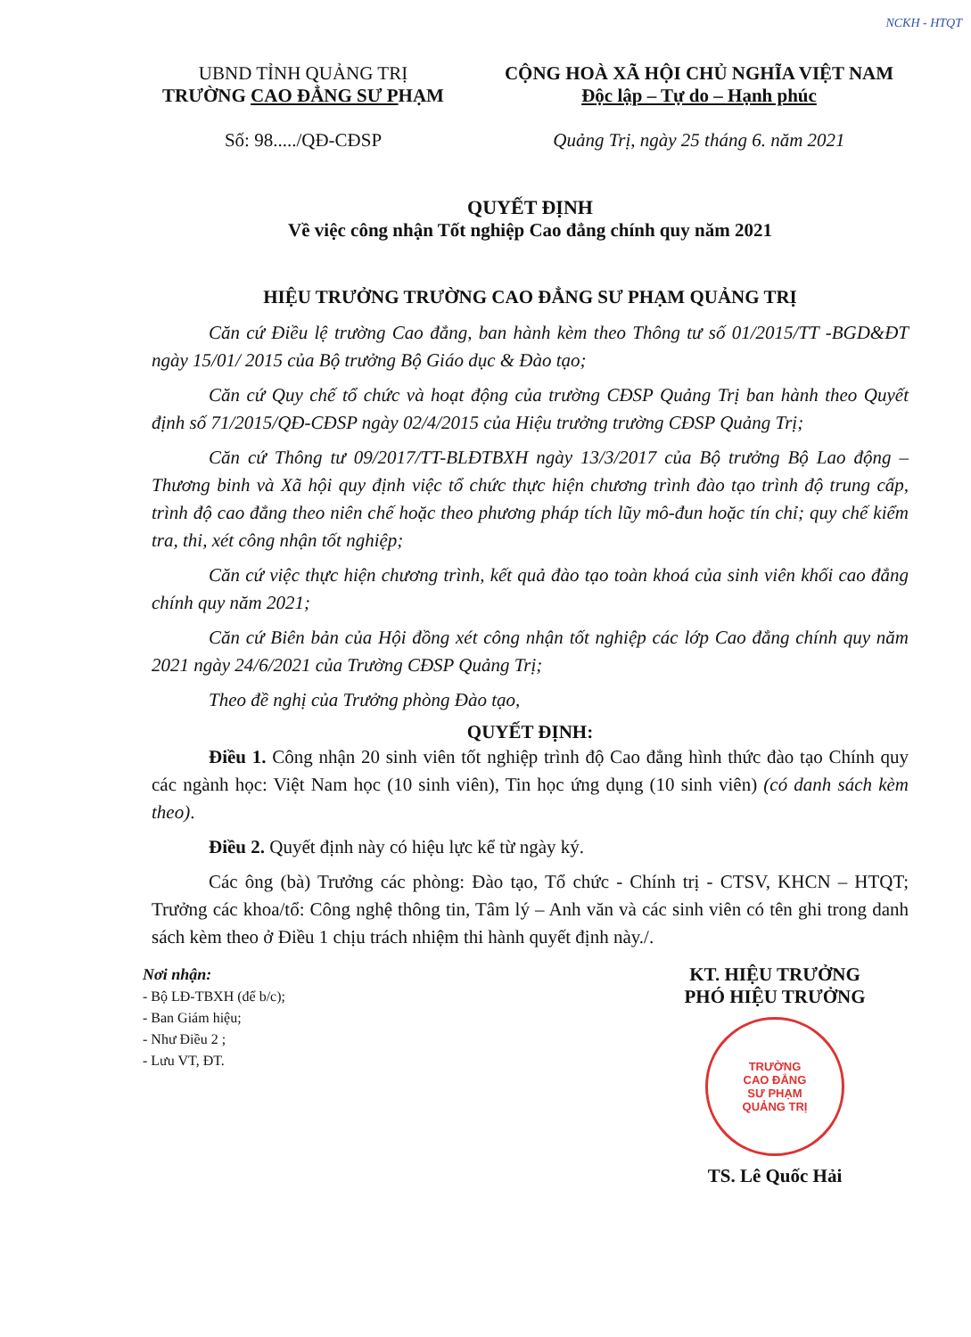NCKH - HTQT
UBND TỈNH QUẢNG TRỊ
TRƯỜNG CAO ĐẲNG SƯ PHẠM
Số: 98...../QĐ-CĐSP
CỘNG HOÀ XÃ HỘI CHỦ NGHĨA VIỆT NAM
Độc lập – Tự do – Hạnh phúc
Quảng Trị, ngày 25 tháng 6. năm 2021
QUYẾT ĐỊNH
Về việc công nhận Tốt nghiệp Cao đẳng chính quy năm 2021
HIỆU TRƯỞNG TRƯỜNG CAO ĐẲNG SƯ PHẠM QUẢNG TRỊ
Căn cứ Điều lệ trường Cao đẳng, ban hành kèm theo Thông tư số 01/2015/TT -BGD&ĐT ngày 15/01/ 2015 của Bộ trưởng Bộ Giáo dục & Đào tạo;
Căn cứ Quy chế tổ chức và hoạt động của trường CĐSP Quảng Trị ban hành theo Quyết định số 71/2015/QĐ-CĐSP ngày 02/4/2015 của Hiệu trưởng trường CĐSP Quảng Trị;
Căn cứ Thông tư 09/2017/TT-BLĐTBXH ngày 13/3/2017 của Bộ trưởng Bộ Lao động – Thương binh và Xã hội quy định việc tổ chức thực hiện chương trình đào tạo trình độ trung cấp, trình độ cao đẳng theo niên chế hoặc theo phương pháp tích lũy mô-đun hoặc tín chỉ; quy chế kiểm tra, thi, xét công nhận tốt nghiệp;
Căn cứ việc thực hiện chương trình, kết quả đào tạo toàn khoá của sinh viên khối cao đẳng chính quy năm 2021;
Căn cứ Biên bản của Hội đồng xét công nhận tốt nghiệp các lớp Cao đẳng chính quy năm 2021 ngày 24/6/2021 của Trường CĐSP Quảng Trị;
Theo đề nghị của Trưởng phòng Đào tạo,
QUYẾT ĐỊNH:
Điều 1. Công nhận 20 sinh viên tốt nghiệp trình độ Cao đẳng hình thức đào tạo Chính quy các ngành học: Việt Nam học (10 sinh viên), Tin học ứng dụng (10 sinh viên) (có danh sách kèm theo).
Điều 2. Quyết định này có hiệu lực kể từ ngày ký.
Các ông (bà) Trưởng các phòng: Đào tạo, Tổ chức - Chính trị - CTSV, KHCN – HTQT; Trưởng các khoa/tổ: Công nghệ thông tin, Tâm lý – Anh văn và các sinh viên có tên ghi trong danh sách kèm theo ở Điều 1 chịu trách nhiệm thi hành quyết định này./.
Nơi nhận:
- Bộ LĐ-TBXH (để b/c);
- Ban Giám hiệu;
- Như Điều 2 ;
- Lưu VT, ĐT.
KT. HIỆU TRƯỞNG
PHÓ HIỆU TRƯỞNG
TRƯỜNG
CAO ĐẲNG
SƯ PHẠM
QUẢNG TRỊ
TS. Lê Quốc Hải